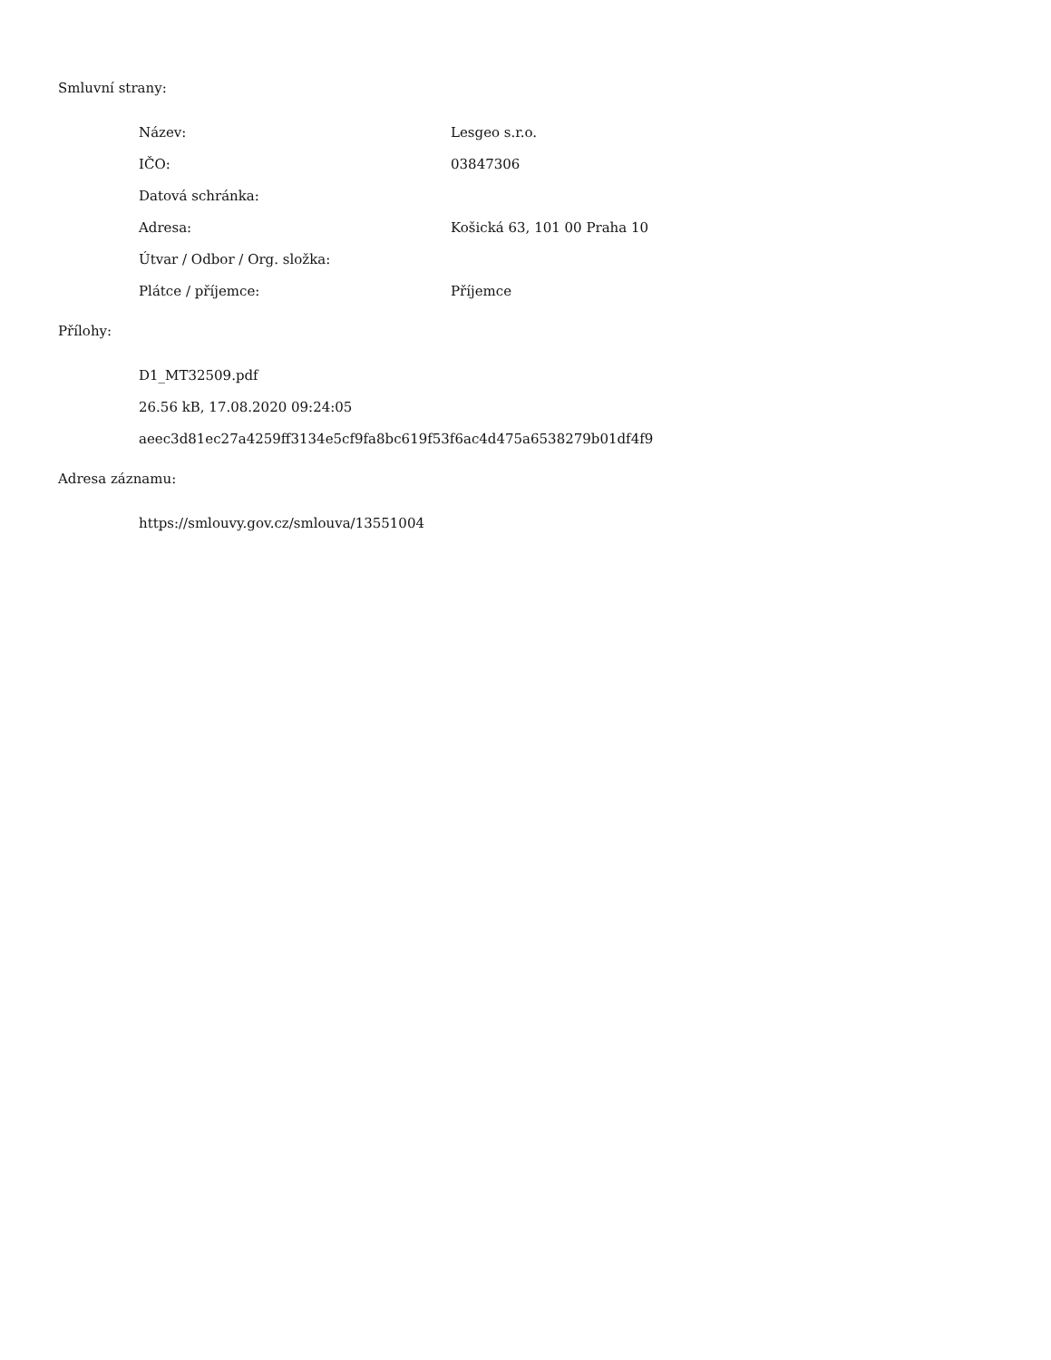Smluvní strany:
| Název: | Lesgeo s.r.o. |
| IČO: | 03847306 |
| Datová schránka: | |
| Adresa: | Košická 63, 101 00 Praha 10 |
| Útvar / Odbor / Org. složka: | |
| Plátce / příjemce: | Příjemce |
Přílohy:
| D1_MT32509.pdf |
| 26.56 kB, 17.08.2020 09:24:05 |
| aeec3d81ec27a4259ff3134e5cf9fa8bc619f53f6ac4d475a6538279b01df4f9 |
Adresa záznamu:
| https://smlouvy.gov.cz/smlouva/13551004 |